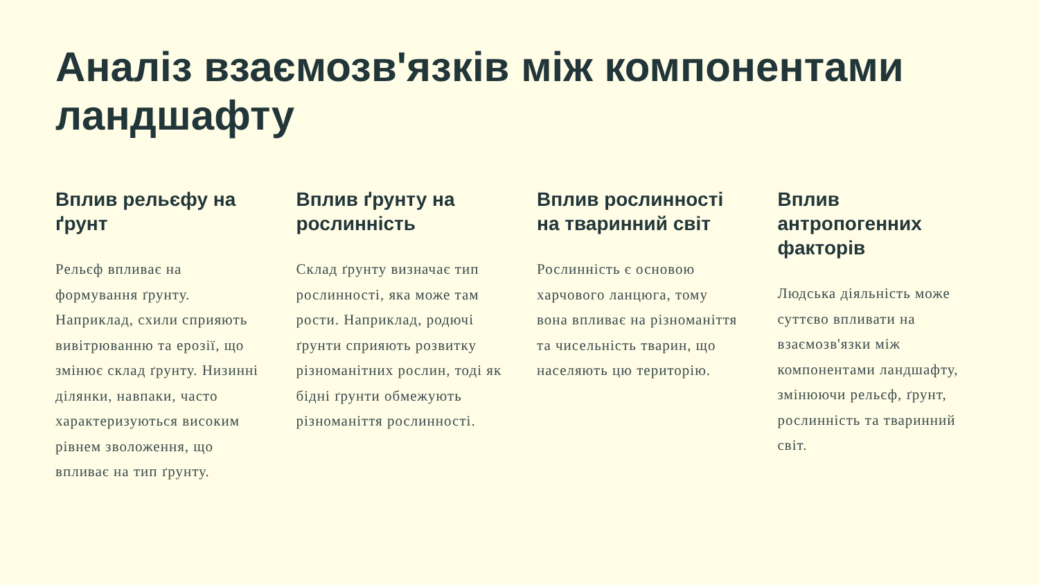Аналіз взаємозв'язків між компонентами ландшафту
Вплив рельєфу на ґрунт
Рельєф впливає на формування ґрунту. Наприклад, схили сприяють вивітрюванню та ерозії, що змінює склад ґрунту. Низинні ділянки, навпаки, часто характеризуються високим рівнем зволоження, що впливає на тип ґрунту.
Вплив ґрунту на рослинність
Склад ґрунту визначає тип рослинності, яка може там рости. Наприклад, родючі ґрунти сприяють розвитку різноманітних рослин, тоді як бідні ґрунти обмежують різноманіття рослинності.
Вплив рослинності на тваринний світ
Рослинність є основою харчового ланцюга, тому вона впливає на різноманіття та чисельність тварин, що населяють цю територію.
Вплив антропогенних факторів
Людська діяльність може суттєво впливати на взаємозв'язки між компонентами ландшафту, змінюючи рельєф, ґрунт, рослинність та тваринний світ.